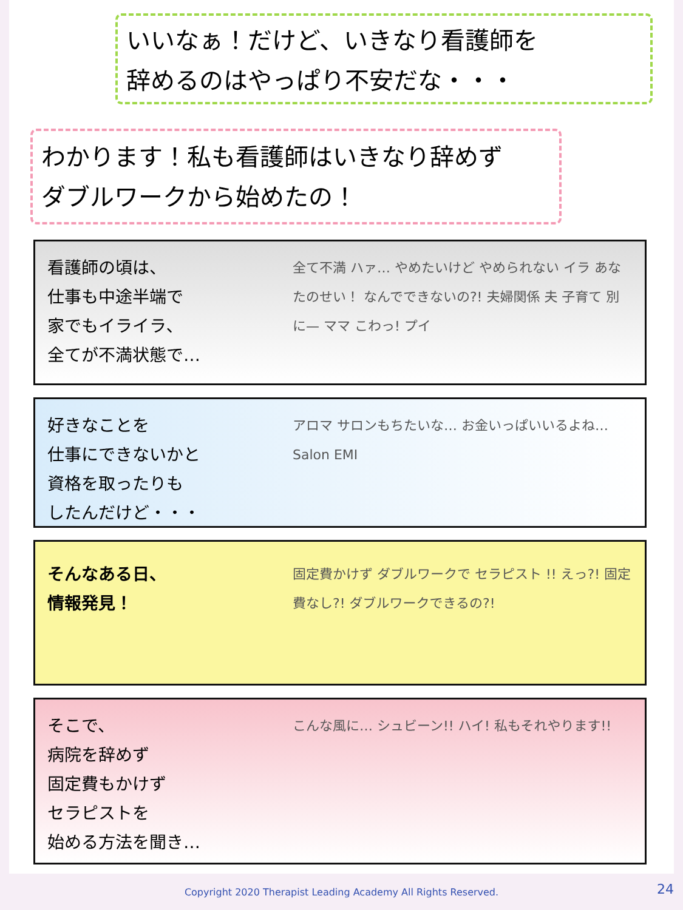いいなぁ！だけど、いきなり看護師を
辞めるのはやっぱり不安だな・・・
わかります！私も看護師はいきなり辞めず
ダブルワークから始めたの！
看護師の頃は、
仕事も中途半端で
家でもイライラ、
全てが不満状態で…
全て不満 ハァ… やめたいけど やめられない イラ あなたのせい！ なんでできないの?! 夫婦関係 夫 子育て 別に— ママ こわっ! プイ
好きなことを
仕事にできないかと
資格を取ったりも
したんだけど・・・
アロマ サロンもちたいな… お金いっぱいいるよね… Salon EMI
そんなある日、
情報発見！
固定費かけず ダブルワークで セラピスト !! えっ?! 固定費なし?! ダブルワークできるの?!
そこで、
病院を辞めず
固定費もかけず
セラピストを
始める方法を聞き…
こんな風に… シュビーン!! ハイ! 私もそれやります!!
Copyright 2020 Therapist Leading Academy All Rights Reserved.
24